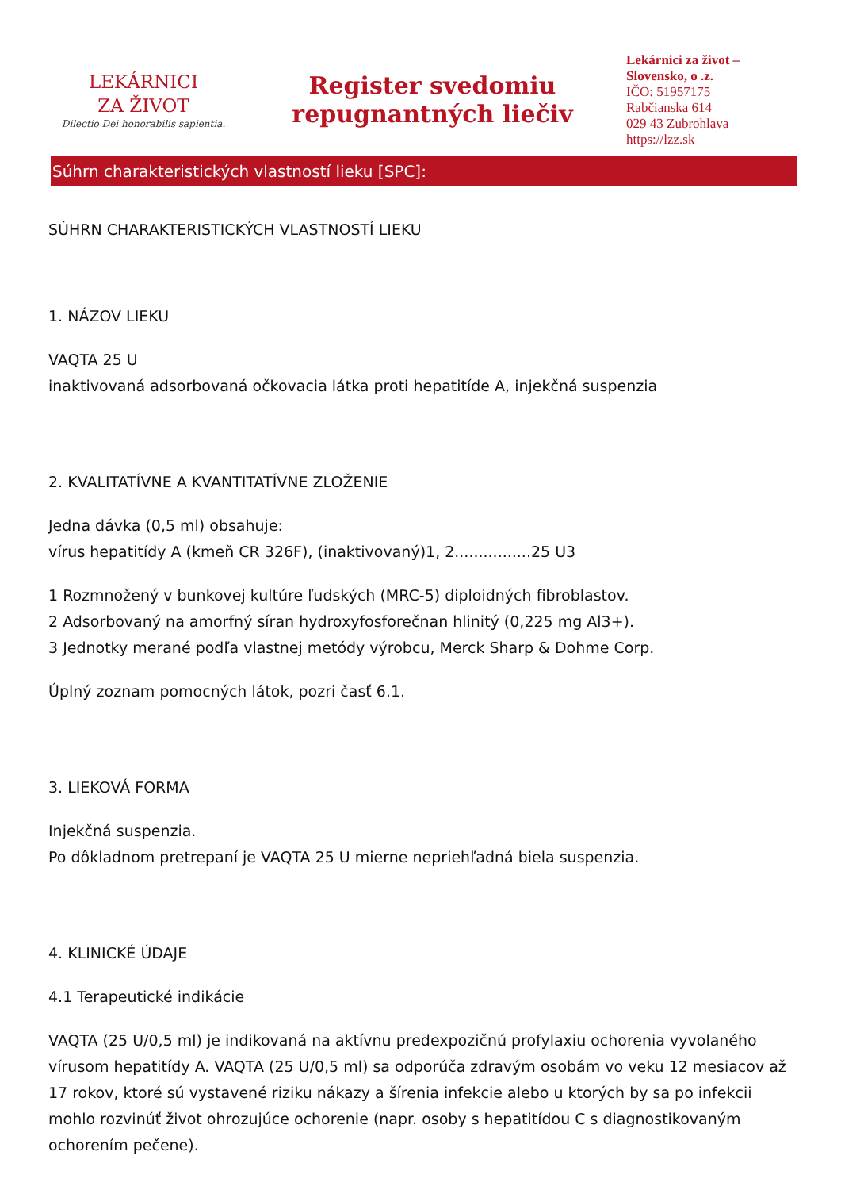LEKÁRNICI
ZA ŽIVOT
Dilectio Dei honorabilis sapientia.
Register svedomiu
repugnantných liečiv
Lekárnici za život – Slovensko, o .z.
IČO: 51957175
Rabčianska 614
029 43 Zubrohlava
https://lzz.sk
Súhrn charakteristických vlastností lieku [SPC]:
SÚHRN CHARAKTERISTICKÝCH VLASTNOSTÍ LIEKU
1. NÁZOV LIEKU
VAQTA 25 U
inaktivovaná adsorbovaná očkovacia látka proti hepatitíde A, injekčná suspenzia
2. KVALITATÍVNE A KVANTITATÍVNE ZLOŽENIE
Jedna dávka (0,5 ml) obsahuje:
vírus hepatitídy A (kmeň CR 326F), (inaktivovaný)1, 2................25 U3
1 Rozmnožený v bunkovej kultúre ľudských (MRC-5) diploidných fibroblastov.
2 Adsorbovaný na amorfný síran hydroxyfosforečnan hlinitý (0,225 mg Al3+).
3 Jednotky merané podľa vlastnej metódy výrobcu, Merck Sharp & Dohme Corp.
Úplný zoznam pomocných látok, pozri časť 6.1.
3. LIEKOVÁ FORMA
Injekčná suspenzia.
Po dôkladnom pretrepaní je VAQTA 25 U mierne nepriehľadná biela suspenzia.
4. KLINICKÉ ÚDAJE
4.1 Terapeutické indikácie
VAQTA (25 U/0,5 ml) je indikovaná na aktívnu predexpozičnú profylaxiu ochorenia vyvolaného vírusom hepatitídy A. VAQTA (25 U/0,5 ml) sa odporúča zdravým osobám vo veku 12 mesiacov až 17 rokov, ktoré sú vystavené riziku nákazy a šírenia infekcie alebo u ktorých by sa po infekcii mohlo rozvinúť život ohrozujúce ochorenie (napr. osoby s hepatitídou C s diagnostikovaným ochorením pečene).